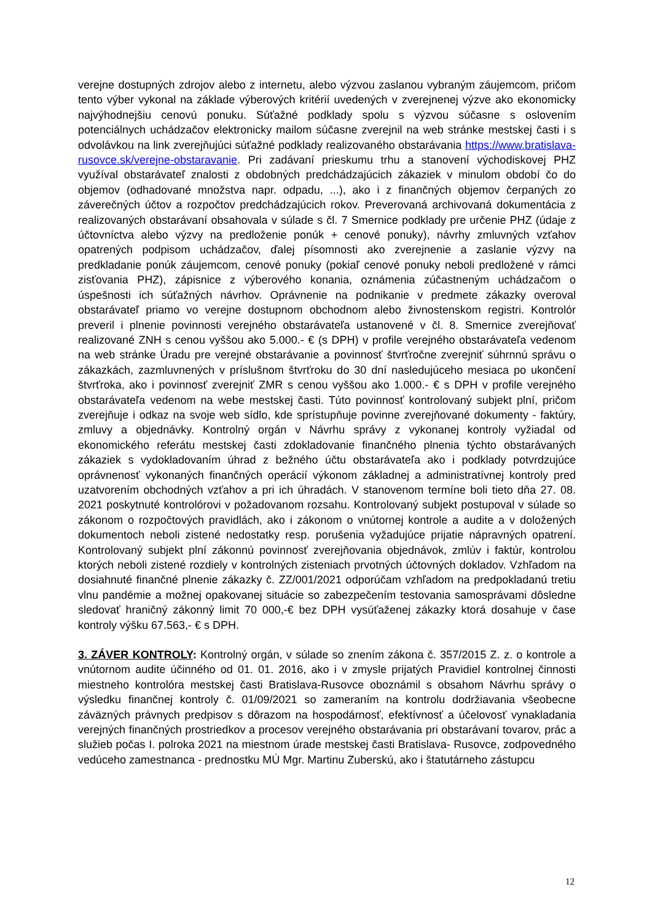verejne dostupných zdrojov alebo z internetu, alebo výzvou zaslanou vybraným záujemcom, pričom tento výber vykonal na základe výberových kritérií uvedených v zverejnenej výzve ako ekonomicky najvýhodnejšiu cenovú ponuku. Súťažné podklady spolu s výzvou súčasne s oslovením potenciálnych uchádzačov elektronicky mailom súčasne zverejnil na web stránke mestskej časti i s odvolávkou na link zverejňujúci súťažné podklady realizovaného obstarávania https://www.bratislava-rusovce.sk/verejne-obstaravanie. Pri zadávaní prieskumu trhu a stanovení východiskovej PHZ využíval obstarávateľ znalosti z obdobných predchádzajúcich zákaziek v minulom období čo do objemov (odhadované množstva napr. odpadu, ...), ako i z finančných objemov čerpaných zo záverečných účtov a rozpočtov predchádzajúcich rokov. Preverovaná archivovaná dokumentácia z realizovaných obstarávaní obsahovala v súlade s čl. 7 Smernice podklady pre určenie PHZ (údaje z účtovníctva alebo výzvy na predloženie ponúk + cenové ponuky), návrhy zmluvných vzťahov opatrených podpisom uchádzačov, ďalej písomnosti ako zverejnenie a zaslanie výzvy na predkladanie ponúk záujemcom, cenové ponuky (pokiaľ cenové ponuky neboli predložené v rámci zisťovania PHZ), zápisnice z výberového konania, oznámenia zúčastneným uchádzačom o úspešnosti ich súťažných návrhov. Oprávnenie na podnikanie v predmete zákazky overoval obstarávateľ priamo vo verejne dostupnom obchodnom alebo živnostenskom registri. Kontrolór preveril i plnenie povinnosti verejného obstarávateľa ustanovené v čl. 8. Smernice zverejňovať realizované ZNH s cenou vyššou ako 5.000.- € (s DPH) v profile verejného obstarávateľa vedenom na web stránke Úradu pre verejné obstarávanie a povinnosť štvrťročne zverejniť súhrnnú správu o zákazkách, zazmluvnených v príslušnom štvrťroku do 30 dní nasledujúceho mesiaca po ukončení štvrťroka, ako i povinnosť zverejniť ZMR s cenou vyššou ako 1.000.- € s DPH v profile verejného obstarávateľa vedenom na webe mestskej časti. Túto povinnosť kontrolovaný subjekt plní, pričom zverejňuje i odkaz na svoje web sídlo, kde sprístupňuje povinne zverejňované dokumenty - faktúry, zmluvy a objednávky. Kontrolný orgán v Návrhu správy z vykonanej kontroly vyžiadal od ekonomického referátu mestskej časti zdokladovanie finančného plnenia týchto obstarávaných zákaziek s vydokladovaním úhrad z bežného účtu obstarávateľa ako i podklady potvrdzujúce oprávnenosť vykonaných finančných operácií výkonom základnej a administratívnej kontroly pred uzatvorením obchodných vzťahov a pri ich úhradách. V stanovenom termíne boli tieto dňa 27. 08. 2021 poskytnuté kontrolórovi v požadovanom rozsahu. Kontrolovaný subjekt postupoval v súlade so zákonom o rozpočtových pravidlách, ako i zákonom o vnútornej kontrole a audite a v doložených dokumentoch neboli zistené nedostatky resp. porušenia vyžadujúce prijatie nápravných opatrení. Kontrolovaný subjekt plní zákonnú povinnosť zverejňovania objednávok, zmlúv i faktúr, kontrolou ktorých neboli zistené rozdiely v kontrolných zisteniach prvotných účtovných dokladov. Vzhľadom na dosiahnuté finančné plnenie zákazky č. ZZ/001/2021 odporúčam vzhľadom na predpokladanú tretiu vlnu pandémie a možnej opakovanej situácie so zabezpečením testovania samosprávami dôsledne sledovať hraničný zákonný limit 70 000,-€ bez DPH vysúťaženej zákazky ktorá dosahuje v čase kontroly výšku 67.563,- € s DPH.
3. ZÁVER KONTROLY: Kontrolný orgán, v súlade so znením zákona č. 357/2015 Z. z. o kontrole a vnútornom audite účinného od 01. 01. 2016, ako i v zmysle prijatých Pravidiel kontrolnej činnosti miestneho kontrolóra mestskej časti Bratislava-Rusovce oboznámil s obsahom Návrhu správy o výsledku finančnej kontroly č. 01/09/2021 so zameraním na kontrolu dodržiavania všeobecne záväzných právnych predpisov s dôrazom na hospodárnosť, efektívnosť a účelovosť vynakladania verejných finančných prostriedkov a procesov verejného obstarávania pri obstarávaní tovarov, prác a služieb počas I. polroka 2021 na miestnom úrade mestskej časti Bratislava- Rusovce, zodpovedného vedúceho zamestnanca - prednostku MÚ Mgr. Martinu Zuberskú, ako i štatutárneho zástupcu
12